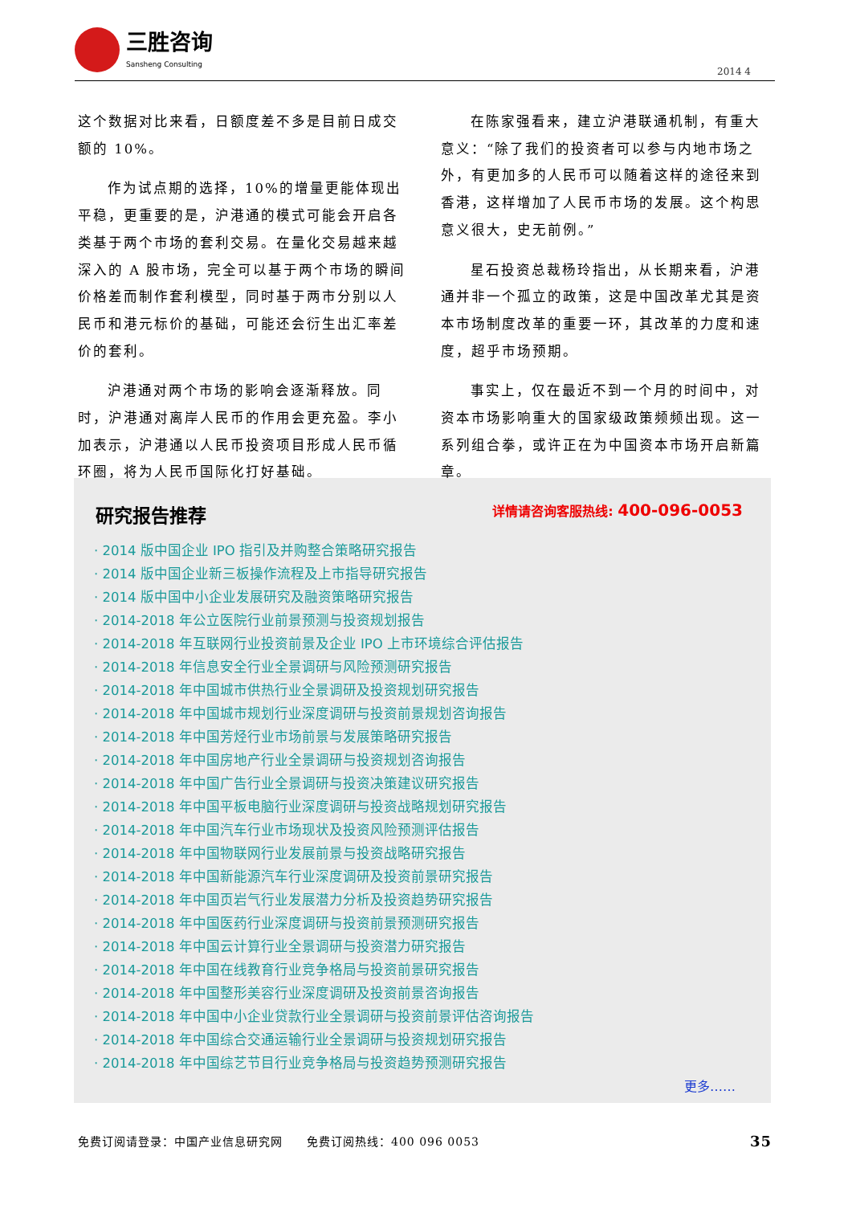三胜咨询
Sansheng Consulting
2014 4
这个数据对比来看，日额度差不多是目前日成交额的 10%。
作为试点期的选择，10%的增量更能体现出平稳，更重要的是，沪港通的模式可能会开启各类基于两个市场的套利交易。在量化交易越来越深入的 A 股市场，完全可以基于两个市场的瞬间价格差而制作套利模型，同时基于两市分别以人民币和港元标价的基础，可能还会衍生出汇率差价的套利。
沪港通对两个市场的影响会逐渐释放。同时，沪港通对离岸人民币的作用会更充盈。李小加表示，沪港通以人民币投资项目形成人民币循环圈，将为人民币国际化打好基础。
在陈家强看来，建立沪港联通机制，有重大意义：“除了我们的投资者可以参与内地市场之外，有更加多的人民币可以随着这样的途径来到香港，这样增加了人民币市场的发展。这个构思意义很大，史无前例。”
星石投资总裁杨玲指出，从长期来看，沪港通并非一个孤立的政策，这是中国改革尤其是资本市场制度改革的重要一环，其改革的力度和速度，超乎市场预期。
事实上，仅在最近不到一个月的时间中，对资本市场影响重大的国家级政策频频出现。这一系列组合拳，或许正在为中国资本市场开启新篇章。
研究报告推荐
详情请咨询客服热线: 400-096-0053
· 2014 版中国企业 IPO 指引及并购整合策略研究报告
· 2014 版中国企业新三板操作流程及上市指导研究报告
· 2014 版中国中小企业发展研究及融资策略研究报告
· 2014-2018 年公立医院行业前景预测与投资规划报告
· 2014-2018 年互联网行业投资前景及企业 IPO 上市环境综合评估报告
· 2014-2018 年信息安全行业全景调研与风险预测研究报告
· 2014-2018 年中国城市供热行业全景调研及投资规划研究报告
· 2014-2018 年中国城市规划行业深度调研与投资前景规划咨询报告
· 2014-2018 年中国芳烃行业市场前景与发展策略研究报告
· 2014-2018 年中国房地产行业全景调研与投资规划咨询报告
· 2014-2018 年中国广告行业全景调研与投资决策建议研究报告
· 2014-2018 年中国平板电脑行业深度调研与投资战略规划研究报告
· 2014-2018 年中国汽车行业市场现状及投资风险预测评估报告
· 2014-2018 年中国物联网行业发展前景与投资战略研究报告
· 2014-2018 年中国新能源汽车行业深度调研及投资前景研究报告
· 2014-2018 年中国页岩气行业发展潜力分析及投资趋势研究报告
· 2014-2018 年中国医药行业深度调研与投资前景预测研究报告
· 2014-2018 年中国云计算行业全景调研与投资潜力研究报告
· 2014-2018 年中国在线教育行业竞争格局与投资前景研究报告
· 2014-2018 年中国整形美容行业深度调研及投资前景咨询报告
· 2014-2018 年中国中小企业贷款行业全景调研与投资前景评估咨询报告
· 2014-2018 年中国综合交通运输行业全景调研与投资规划研究报告
· 2014-2018 年中国综艺节目行业竞争格局与投资趋势预测研究报告
更多……
免费订阅请登录：中国产业信息研究网　　免费订阅热线：400 096 0053 35